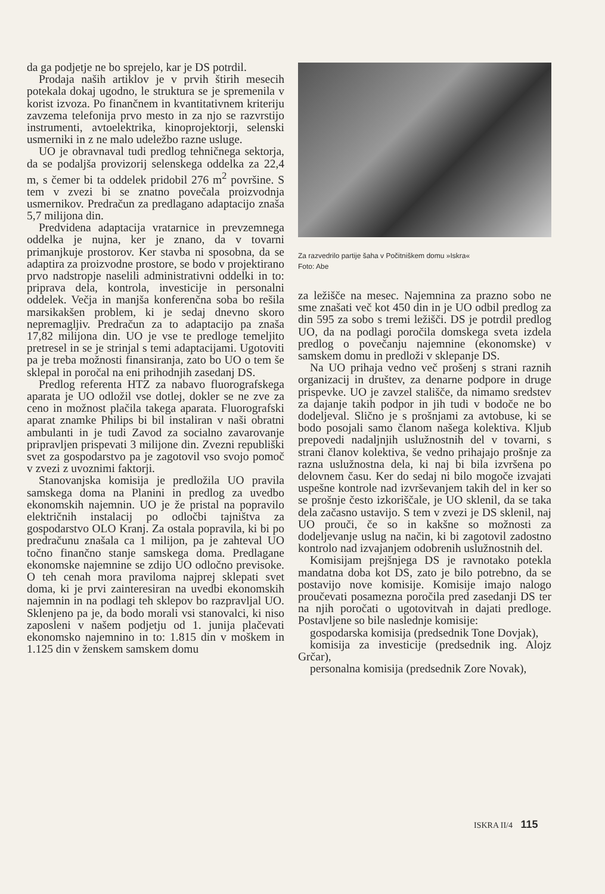da ga podjetje ne bo sprejelo, kar je DS potrdil.
Prodaja naših artiklov je v prvih štirih mesecih potekala dokaj ugodno, le struktura se je spremenila v korist izvoza. Po finančnem in kvantitativnem kriteriju zavzema telefonija prvo mesto in za njo se razvrstijo instrumenti, avtoelektrika, kinoprojektorji, selenski usmerniki in z ne malo udeležbo razne usluge.
UO je obravnaval tudi predlog tehničnega sektorja, da se podaljša provizorij selenskega oddelka za 22,4 m, s čemer bi ta oddelek pridobil 276 m<sup>2</sup> površine. S tem v zvezi bi se znatno povečala proizvodnja usmernikov. Predračun za predlagano adaptacijo znaša 5,7 milijona din.
Predvidena adaptacija vratarnice in prevzemnega oddelka je nujna, ker je znano, da v tovarni primanjkuje prostorov. Ker stavba ni sposobna, da se adaptira za proizvodne prostore, se bodo v projektirano prvo nadstropje naselili administrativni oddelki in to: priprava dela, kontrola, investicije in personalni oddelek. Večja in manjša konferenčna soba bo rešila marsikakšen problem, ki je sedaj dnevno skoro nepremagljiv. Predračun za to adaptacijo pa znaša 17,82 milijona din. UO je vse te predloge temeljito pretresel in se je strinjal s temi adaptacijami. Ugotoviti pa je treba možnosti finansiranja, zato bo UO o tem še sklepal in poročal na eni prihodnjih zasedanj DS.
Predlog referenta HTZ za nabavo fluorografskega aparata je UO odložil vse dotlej, dokler se ne zve za ceno in možnost plačila takega aparata. Fluorografski aparat znamke Philips bi bil instaliran v naši obratni ambulanti in je tudi Zavod za socialno zavarovanje pripravljen prispevati 3 milijone din. Zvezni republiški svet za gospodarstvo pa je zagotovil vso svojo pomoč v zvezi z uvoznimi faktorji.
Stanovanjska komisija je predložila UO pravila samskega doma na Planini in predlog za uvedbo ekonomskih najemnin. UO je že pristal na popravilo električnih instalacij po odločbi tajništva za gospodarstvo OLO Kranj. Za ostala popravila, ki bi po predračunu znašala ca 1 milijon, pa je zahteval UO točno finančno stanje samskega doma. Predlagane ekonomske najemnine se zdijo UO odločno previsoke. O teh cenah mora praviloma najprej sklepati svet doma, ki je prvi zainteresiran na uvedbi ekonomskih najemnin in na podlagi teh sklepov bo razpravljal UO. Sklenjeno pa je, da bodo morali vsi stanovalci, ki niso zaposleni v našem podjetju od 1. junija plačevati ekonomsko najemnino in to: 1.815 din v moškem in 1.125 din v ženskem samskem domu
Za razvedrilo partije šaha v Počitniškem domu »Iskra«
Foto: Abe
za ležišče na mesec. Najemnina za prazno sobo ne sme znašati več kot 450 din in je UO odbil predlog za din 595 za sobo s tremi ležišči. DS je potrdil predlog UO, da na podlagi poročila domskega sveta izdela predlog o povečanju najemnine (ekonomske) v samskem domu in predloži v sklepanje DS.
Na UO prihaja vedno več prošenj s strani raznih organizacij in društev, za denarne podpore in druge prispevke. UO je zavzel stališče, da nimamo sredstev za dajanje takih podpor in jih tudi v bodoče ne bo dodeljeval. Slično je s prošnjami za avtobuse, ki se bodo posojali samo članom našega kolektiva. Kljub prepovedi nadaljnjih uslužnostnih del v tovarni, s strani članov kolektiva, še vedno prihajajo prošnje za razna uslužnostna dela, ki naj bi bila izvršena po delovnem času. Ker do sedaj ni bilo mogoče izvajati uspešne kontrole nad izvrševanjem takih del in ker so se prošnje često izkoriščale, je UO sklenil, da se taka dela začasno ustavijo. S tem v zvezi je DS sklenil, naj UO prouči, če so in kakšne so možnosti za dodeljevanje uslug na način, ki bi zagotovil zadostno kontrolo nad izvajanjem odobrenih uslužnostnih del.
Komisijam prejšnjega DS je ravnotako potekla mandatna doba kot DS, zato je bilo potrebno, da se postavijo nove komisije. Komisije imajo nalogo proučevati posamezna poročila pred zasedanji DS ter na njih poročati o ugotovitvah in dajati predloge. Postavljene so bile naslednje komisije:
gospodarska komisija (predsednik Tone Dovjak),
komisija za investicije (predsednik ing. Alojz Grčar),
personalna komisija (predsednik Zore Novak),
ISKRA II/4 115